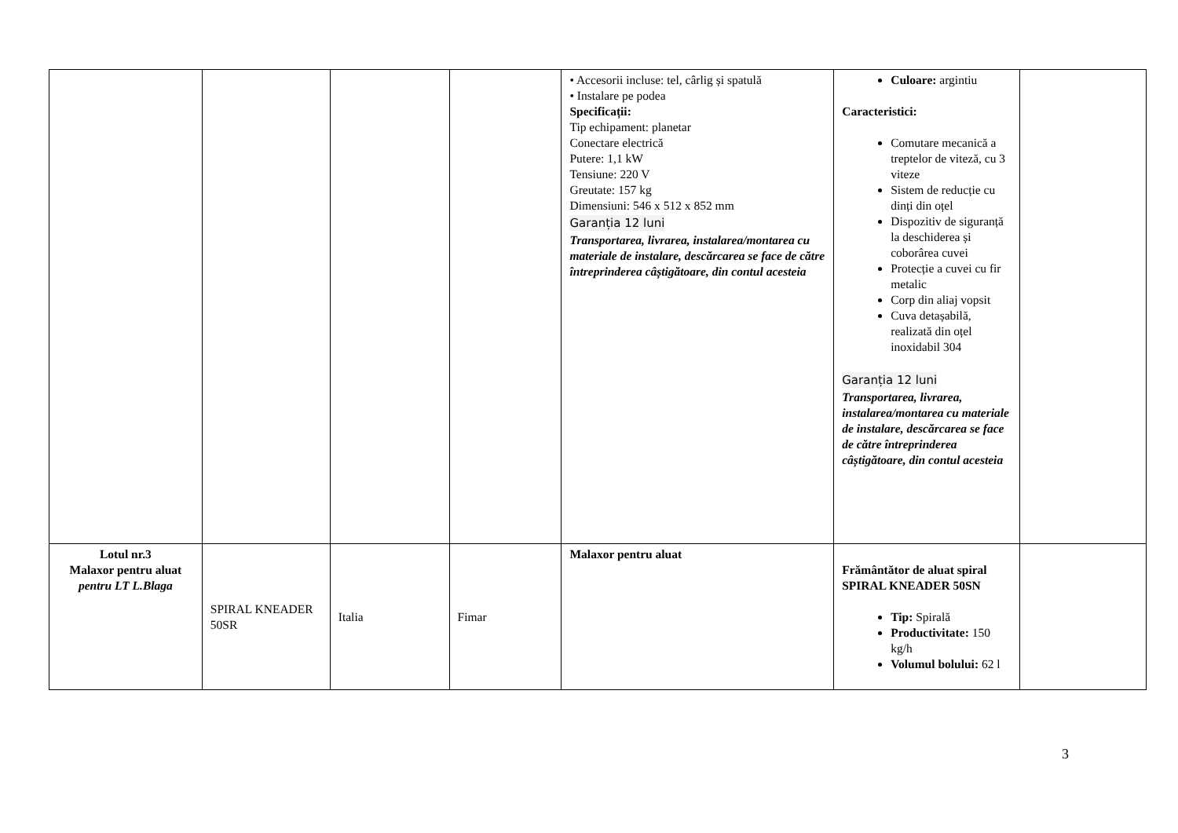| | | | | • Accesorii incluse: tel, cârlig și spatulă • Instalare pe podea Specificații: Tip echipament: planetar Conectare electrică Putere: 1,1 kW Tensiune: 220 V Greutate: 157 kg Dimensiuni: 546 x 512 x 852 mm Garanția 12 luni Transportarea, livrarea, instalarea/montarea cu materiale de instalare, descărcarea se face de către întreprinderea câștigătoare, din contul acesteia | Culoare: argintiu Caracteristici: Comutare mecanică a treptelor de viteză, cu 3 viteze Sistem de reducție cu dinți din oțel Dispozitiv de siguranță la deschiderea și coborârea cuvei Protecție a cuvei cu fir metalic Corp din aliaj vopsit Cuva detașabilă, realizată din oțel inoxidabil 304 Garanția 12 luni Transportarea, livrarea, instalarea/montarea cu materiale de instalare, descărcarea se face de către întreprinderea câștigătoare, din contul acesteia | |
| Lotul nr.3 Malaxor pentru aluat pentru LT L.Blaga | SPIRAL KNEADER 50SR | Italia | Fimar | Malaxor pentru aluat | Frământător de aluat spiral SPIRAL KNEADER 50SN Tip: Spirală Productivitate: 150 kg/h Volumul bolului: 62 l | |
3